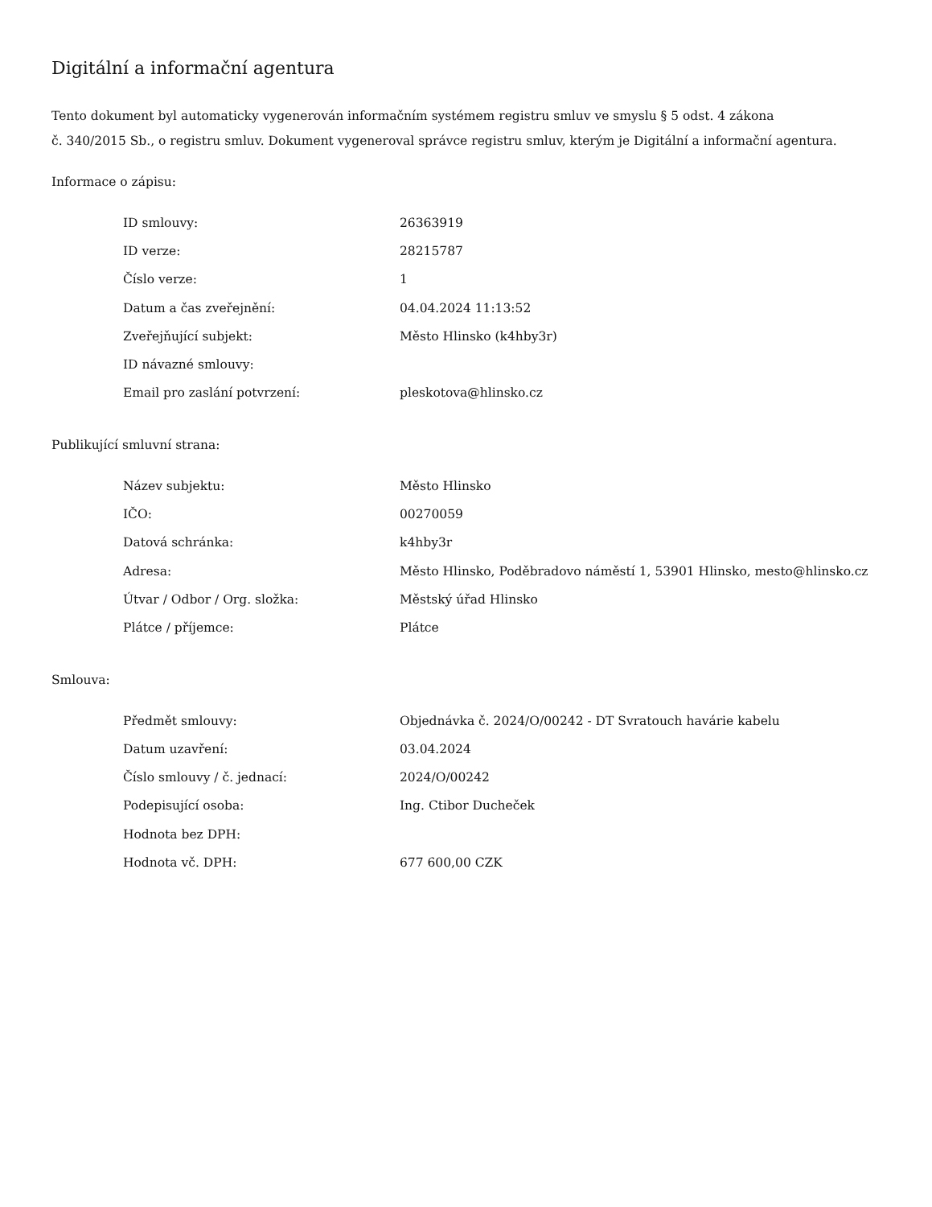Digitální a informační agentura
Tento dokument byl automaticky vygenerován informačním systémem registru smluv ve smyslu § 5 odst. 4 zákona
č. 340/2015 Sb., o registru smluv. Dokument vygeneroval správce registru smluv, kterým je Digitální a informační agentura.
Informace o zápisu:
| ID smlouvy: | 26363919 |
| ID verze: | 28215787 |
| Číslo verze: | 1 |
| Datum a čas zveřejnění: | 04.04.2024 11:13:52 |
| Zveřejňující subjekt: | Město Hlinsko (k4hby3r) |
| ID návazné smlouvy: | |
| Email pro zaslání potvrzení: | pleskotova@hlinsko.cz |
Publikující smluvní strana:
| Název subjektu: | Město Hlinsko |
| IČO: | 00270059 |
| Datová schránka: | k4hby3r |
| Adresa: | Město Hlinsko, Poděbradovo náměstí 1, 53901 Hlinsko, mesto@hlinsko.cz |
| Útvar / Odbor / Org. složka: | Městský úřad Hlinsko |
| Plátce / příjemce: | Plátce |
Smlouva:
| Předmět smlouvy: | Objednávka č. 2024/O/00242 - DT Svratouch havárie kabelu |
| Datum uzavření: | 03.04.2024 |
| Číslo smlouvy / č. jednací: | 2024/O/00242 |
| Podepisující osoba: | Ing. Ctibor Ducheček |
| Hodnota bez DPH: | |
| Hodnota vč. DPH: | 677 600,00 CZK |